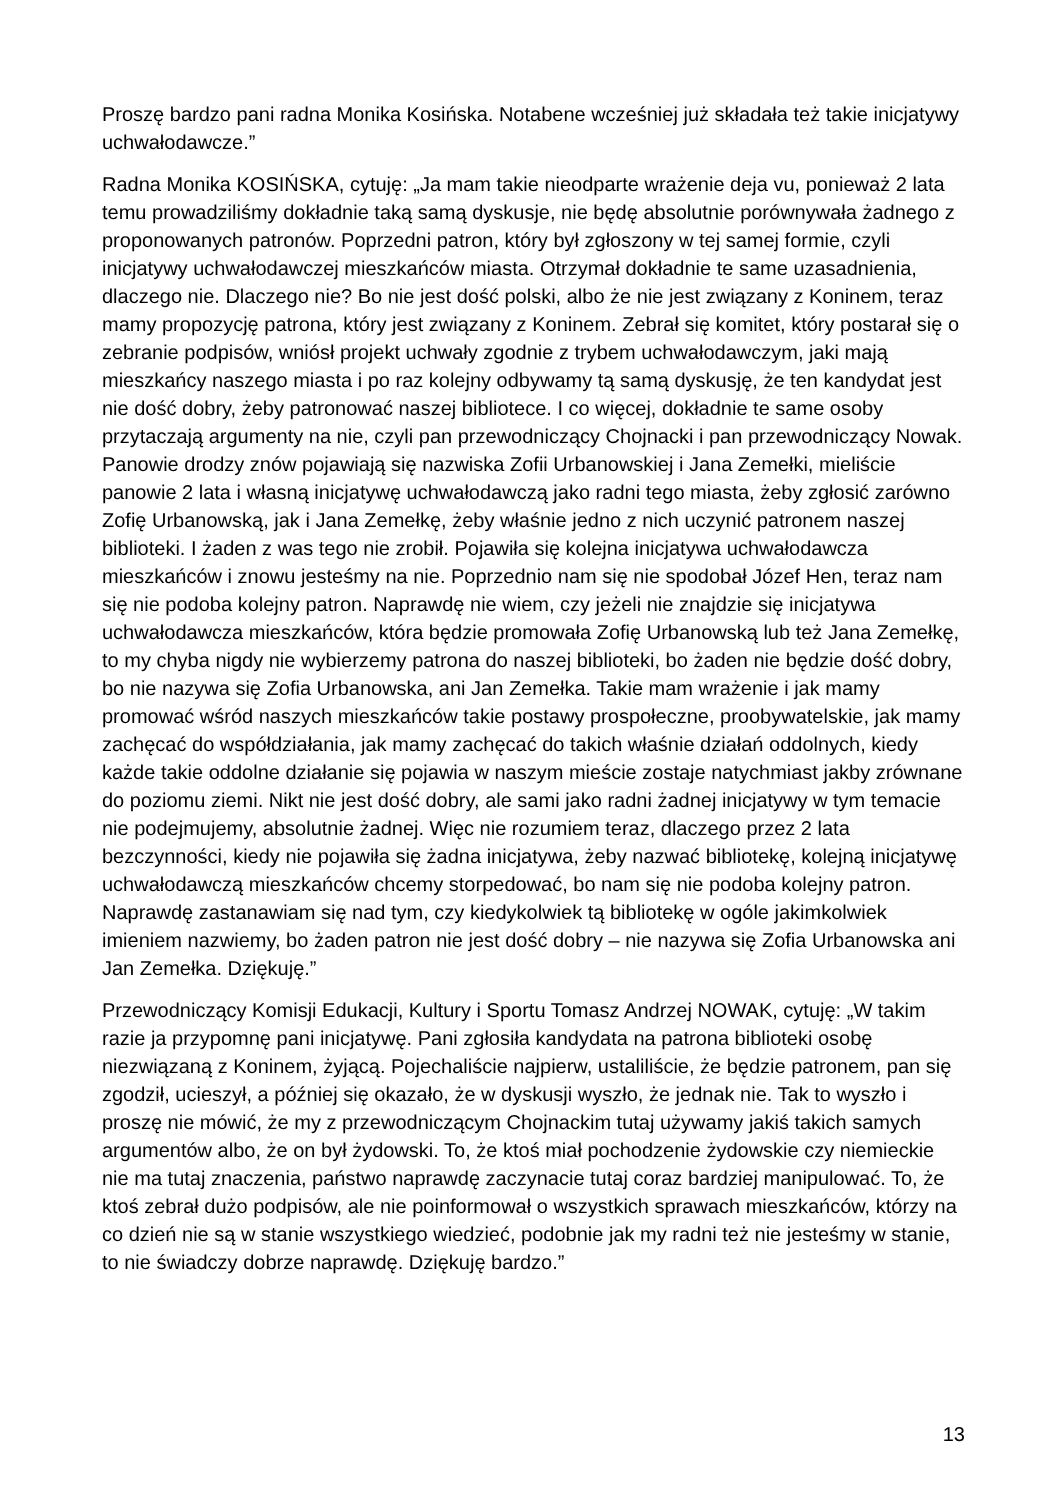Proszę bardzo pani radna Monika Kosińska. Notabene wcześniej już składała też takie inicjatywy uchwałodawcze.”
Radna Monika KOSIŃSKA, cytuję: „Ja mam takie nieodparte wrażenie deja vu, ponieważ 2 lata temu prowadziliśmy dokładnie taką samą dyskusje, nie będę absolutnie porównywała żadnego z proponowanych patronów. Poprzedni patron, który był zgłoszony w tej samej formie, czyli inicjatywy uchwałodawczej mieszkańców miasta. Otrzymał dokładnie te same uzasadnienia, dlaczego nie. Dlaczego nie? Bo nie jest dość polski, albo że nie jest związany z Koninem, teraz mamy propozycję patrona, który jest związany z Koninem. Zebrał się komitet, który postarał się o zebranie podpisów, wniósł projekt uchwały zgodnie z trybem uchwałodawczym, jaki mają mieszkańcy naszego miasta i po raz kolejny odbywamy tą samą dyskusję, że ten kandydat jest nie dość dobry, żeby patronować naszej bibliotece. I co więcej, dokładnie te same osoby przytaczają argumenty na nie, czyli pan przewodniczący Chojnacki i pan przewodniczący Nowak. Panowie drodzy znów pojawiają się nazwiska Zofii Urbanowskiej i Jana Zemełki, mieliście panowie 2 lata i własną inicjatywę uchwałodawczą jako radni tego miasta, żeby zgłosić zarówno Zofię Urbanowską, jak i Jana Zemełkę, żeby właśnie jedno z nich uczynić patronem naszej biblioteki. I żaden z was tego nie zrobił. Pojawiła się kolejna inicjatywa uchwałodawcza mieszkańców i znowu jesteśmy na nie. Poprzednio nam się nie spodobał Józef Hen, teraz nam się nie podoba kolejny patron. Naprawdę nie wiem, czy jeżeli nie znajdzie się inicjatywa uchwałodawcza mieszkańców, która będzie promowała Zofię Urbanowską lub też Jana Zemełkę, to my chyba nigdy nie wybierzemy patrona do naszej biblioteki, bo żaden nie będzie dość dobry, bo nie nazywa się Zofia Urbanowska, ani Jan Zemełka. Takie mam wrażenie i jak mamy promować wśród naszych mieszkańców takie postawy prospołeczne, proobywatelskie, jak mamy zachęcać do współdziałania, jak mamy zachęcać do takich właśnie działań oddolnych, kiedy każde takie oddolne działanie się pojawia w naszym mieście zostaje natychmiast jakby zrównane do poziomu ziemi. Nikt nie jest dość dobry, ale sami jako radni żadnej inicjatywy w tym temacie nie podejmujemy, absolutnie żadnej. Więc nie rozumiem teraz, dlaczego przez 2 lata bezczynności, kiedy nie pojawiła się żadna inicjatywa, żeby nazwać bibliotekę, kolejną inicjatywę uchwałodawczą mieszkańców chcemy storpedować, bo nam się nie podoba kolejny patron. Naprawdę zastanawiam się nad tym, czy kiedykolwiek tą bibliotekę w ogóle jakimkolwiek imieniem nazwiemy, bo żaden patron nie jest dość dobry – nie nazywa się Zofia Urbanowska ani Jan Zemełka. Dziękuję.”
Przewodniczący Komisji Edukacji, Kultury i Sportu Tomasz Andrzej NOWAK, cytuję: „W takim razie ja przypomnę pani inicjatywę. Pani zgłosiła kandydata na patrona biblioteki osobę niezwiązaną z Koninem, żyjącą. Pojechaliście najpierw, ustaliliście, że będzie patronem, pan się zgodził, ucieszył, a później się okazało, że w dyskusji wyszło, że jednak nie. Tak to wyszło i proszę nie mówić, że my z przewodniczącym Chojnackim tutaj używamy jakiś takich samych argumentów albo, że on był żydowski. To, że ktoś miał pochodzenie żydowskie czy niemieckie nie ma tutaj znaczenia, państwo naprawdę zaczynacie tutaj coraz bardziej manipulować. To, że ktoś zebrał dużo podpisów, ale nie poinformował o wszystkich sprawach mieszkańców, którzy na co dzień nie są w stanie wszystkiego wiedzieć, podobnie jak my radni też nie jesteśmy w stanie, to nie świadczy dobrze naprawdę. Dziękuję bardzo.”
13